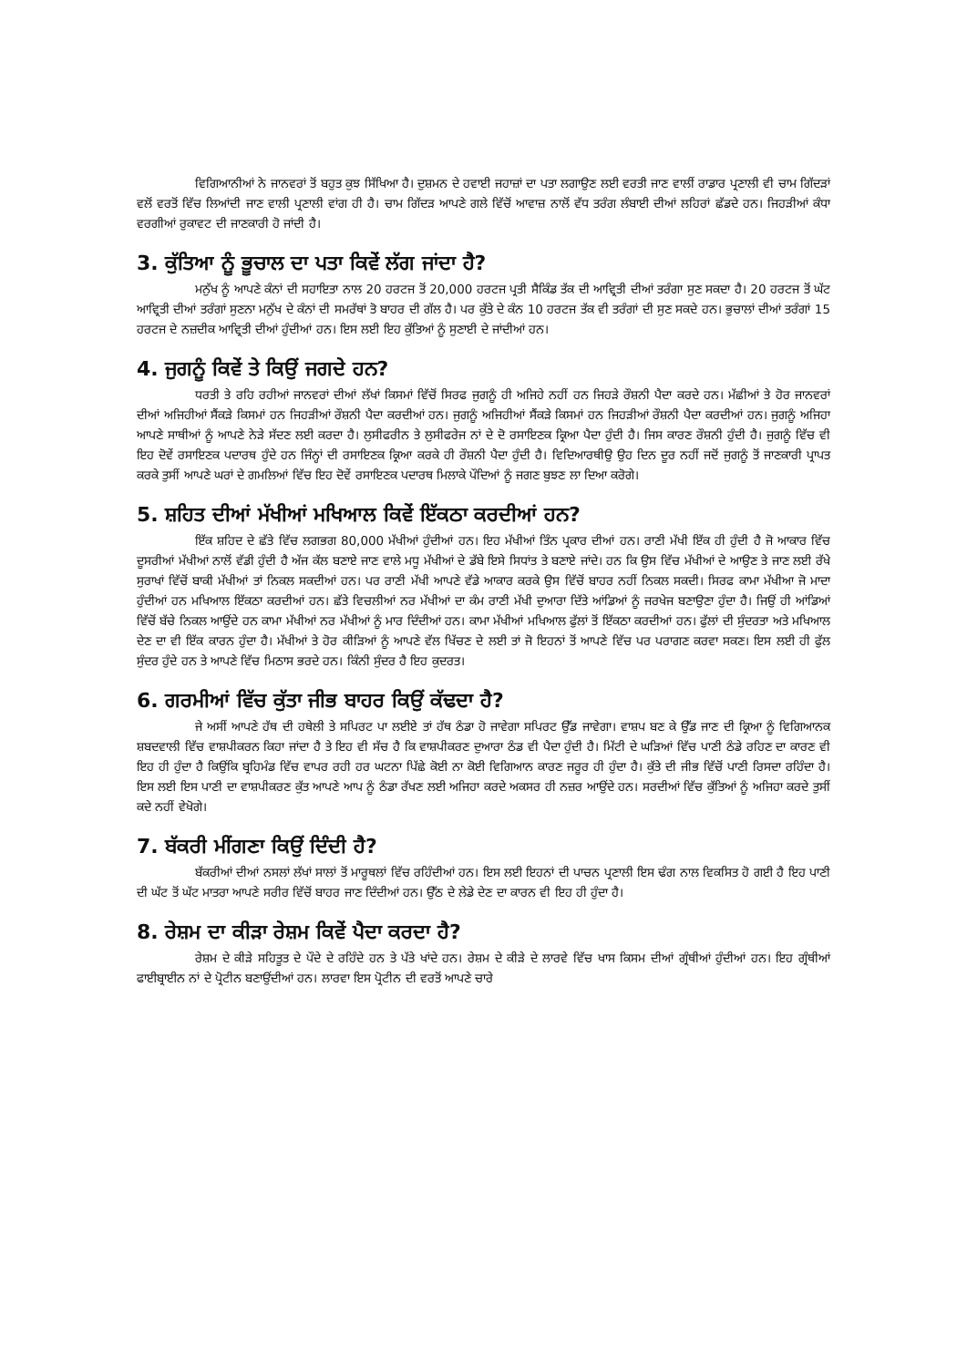ਵਿਗਿਆਨੀਆਂ ਨੇ ਜਾਨਵਰਾਂ ਤੋਂ ਬਹੁਤ ਕੁਝ ਸਿੱਖਿਆ ਹੈ। ਦੁਸ਼ਮਨ ਦੇ ਹਵਾਈ ਜਹਾਜ਼ਾਂ ਦਾ ਪਤਾ ਲਗਾਉਣ ਲਈ ਵਰਤੀ ਜਾਣ ਵਾਲੀਂ ਰਾਡਾਰ ਪ੍ਰਣਾਲੀ ਵੀ ਚਾਮ ਗਿੱਦੜਾਂ ਵਲੋਂ ਵਰਤੋਂ ਵਿੱਚ ਲਿਆਂਦੀ ਜਾਣ ਵਾਲੀ ਪ੍ਰਣਾਲੀ ਵਾਂਗ ਹੀ ਹੈ। ਚਾਮ ਗਿੱਦੜ ਆਪਣੇ ਗਲੇ ਵਿੱਚੋਂ ਆਵਾਜ਼ ਨਾਲੋਂ ਵੱਧ ਤਰੰਗ ਲੰਬਾਈ ਦੀਆਂ ਲਹਿਰਾਂ ਛੱਡਦੇ ਹਨ। ਜਿਹੜੀਆਂ ਕੰਧਾ ਵਰਗੀਆਂ ਰੁਕਾਵਟ ਦੀ ਜਾਣਕਾਰੀ ਹੋ ਜਾਂਦੀ ਹੈ।
3. ਕੁੱਤਿਆ ਨੂੰ ਭੂਚਾਲ ਦਾ ਪਤਾ ਕਿਵੇਂ ਲੱਗ ਜਾਂਦਾ ਹੈ?
ਮਨੁੱਖ ਨੂੰ ਆਪਣੇ ਕੰਨਾਂ ਦੀ ਸਹਾਇਤਾ ਨਾਲ 20 ਹਰਟਜ ਤੋਂ 20,000 ਹਰਟਜ ਪ੍ਰਤੀ ਸੈਕਿੰਡ ਤੱਕ ਦੀ ਆਵ੍ਰਿਤੀ ਦੀਆਂ ਤਰੰਗਾ ਸੁਣ ਸਕਦਾ ਹੈ। 20 ਹਰਟਜ ਤੋਂ ਘੱਟ ਆਵ੍ਰਿਤੀ ਦੀਆਂ ਤਰੰਗਾਂ ਸੁਣਨਾ ਮਨੁੱਖ ਦੇ ਕੰਨਾਂ ਦੀ ਸਮਰੱਥਾਂ ਤੋ ਬਾਹਰ ਦੀ ਗੱਲ ਹੈ। ਪਰ ਕੁੱਤੇ ਦੇ ਕੰਨ 10 ਹਰਟਜ ਤੱਕ ਵੀ ਤਰੰਗਾਂ ਦੀ ਸੁਣ ਸਕਦੇ ਹਨ। ਭੁਚਾਲਾਂ ਦੀਆਂ ਤਰੰਗਾਂ 15 ਹਰਟਜ ਦੇ ਨਜ਼ਦੀਕ ਆਵ੍ਰਿਤੀ ਦੀਆਂ ਹੁੰਦੀਆਂ ਹਨ। ਇਸ ਲਈ ਇਹ ਕੁੱਤਿਆਂ ਨੂੰ ਸੁਣਾਈ ਦੇ ਜਾਂਦੀਆਂ ਹਨ।
4. ਜੁਗਨੂੰ ਕਿਵੇਂ ਤੇ ਕਿਉਂ ਜਗਦੇ ਹਨ?
ਧਰਤੀ ਤੇ ਰਹਿ ਰਹੀਆਂ ਜਾਨਵਰਾਂ ਦੀਆਂ ਲੱਖਾਂ ਕਿਸਮਾਂ ਵਿੱਚੋਂ ਸਿਰਫ ਜੁਗਨੂੰ ਹੀ ਅਜਿਹੇ ਨਹੀਂ ਹਨ ਜਿਹੜੇ ਰੌਸ਼ਨੀ ਪੈਦਾ ਕਰਦੇ ਹਨ। ਮੱਛੀਆਂ ਤੇ ਹੋਰ ਜਾਨਵਰਾਂ ਦੀਆਂ ਅਜਿਹੀਆਂ ਸੈਂਕੜੇ ਕਿਸਮਾਂ ਹਨ ਜਿਹੜੀਆਂ ਰੌਸ਼ਨੀ ਪੈਦਾ ਕਰਦੀਆਂ ਹਨ। ਜੁਗਨੂੰ ਅਜਿਹੀਆਂ ਸੈਂਕੜੇ ਕਿਸਮਾਂ ਹਨ ਜਿਹੜੀਆਂ ਰੌਸ਼ਨੀ ਪੈਦਾ ਕਰਦੀਆਂ ਹਨ। ਜੁਗਨੂੰ ਅਜਿਹਾ ਆਪਣੇ ਸਾਥੀਆਂ ਨੂੰ ਆਪਣੇ ਨੇੜੇ ਸੱਦਣ ਲਈ ਕਰਦਾ ਹੈ। ਲੁਸੀਫਰੀਨ ਤੇ ਲੁਸੀਫਰੇਜ ਨਾਂ ਦੇ ਦੋ ਰਸਾਇਣਕ ਕ੍ਰਿਆ ਪੈਦਾ ਹੁੰਦੀ ਹੈ। ਜਿਸ ਕਾਰਣ ਰੌਸ਼ਨੀ ਹੁੰਦੀ ਹੈ। ਜੁਗਨੂੰ ਵਿੱਚ ਵੀ ਇਹ ਦੋਵੇਂ ਰਸਾਇਣਕ ਪਦਾਰਥ ਹੁੰਦੇ ਹਨ ਜਿੰਨ੍ਹਾਂ ਦੀ ਰਸਾਇਣਕ ਕ੍ਰਿਆ ਕਰਕੇ ਹੀ ਰੌਸ਼ਨੀ ਪੈਦਾ ਹੁੰਦੀ ਹੈ। ਵਿਦਿਆਰਥੀਉ ਉਹ ਦਿਨ ਦੂਰ ਨਹੀਂ ਜਦੋਂ ਜੁਗਨੂੰ ਤੋਂ ਜਾਣਕਾਰੀ ਪ੍ਰਾਪਤ ਕਰਕੇ ਤੁਸੀਂ ਆਪਣੇ ਘਰਾਂ ਦੇ ਗਮਲਿਆਂ ਵਿੱਚ ਇਹ ਦੋਵੇਂ ਰਸਾਇਣਕ ਪਦਾਰਥ ਮਿਲਾਕੇ ਪੌਦਿਆਂ ਨੂੰ ਜਗਣ ਬੁਝਣ ਲਾ ਦਿਆ ਕਰੋਗੇ।
5. ਸ਼ਹਿਤ ਦੀਆਂ ਮੱਖੀਆਂ ਮਖਿਆਲ ਕਿਵੇਂ ਇੱਕਠਾ ਕਰਦੀਆਂ ਹਨ?
ਇੱਕ ਸ਼ਹਿਦ ਦੇ ਛੱਤੇ ਵਿੱਚ ਲਗਭਗ 80,000 ਮੱਖੀਆਂ ਹੁੰਦੀਆਂ ਹਨ। ਇਹ ਮੱਖੀਆਂ ਤਿੰਨ ਪ੍ਰਕਾਰ ਦੀਆਂ ਹਨ। ਰਾਣੀ ਮੱਖੀ ਇੱਕ ਹੀ ਹੁੰਦੀ ਹੈ ਜੋ ਆਕਾਰ ਵਿੱਚ ਦੂਸਰੀਆਂ ਮੱਖੀਆਂ ਨਾਲੋਂ ਵੱਡੀ ਹੁੰਦੀ ਹੈ ਅੱਜ ਕੱਲ ਬਣਾਏ ਜਾਣ ਵਾਲੇ ਮਧੂ ਮੱਖੀਆਂ ਦੇ ਡੱਬੇ ਇਸੇ ਸਿਧਾਂਤ ਤੇ ਬਣਾਏ ਜਾਂਦੇ। ਹਨ ਕਿ ਉਸ ਵਿੱਚ ਮੱਖੀਆਂ ਦੇ ਆਉਣ ਤੇ ਜਾਣ ਲਈ ਰੱਖੇ ਸੁਰਾਖਾਂ ਵਿੱਚੋਂ ਬਾਕੀ ਮੱਖੀਆਂ ਤਾਂ ਨਿਕਲ ਸਕਦੀਆਂ ਹਨ। ਪਰ ਰਾਣੀ ਮੱਖੀ ਆਪਣੇ ਵੱਡੇ ਆਕਾਰ ਕਰਕੇ ਉਸ ਵਿੱਚੋਂ ਬਾਹਰ ਨਹੀਂ ਨਿਕਲ ਸਕਦੀ। ਸਿਰਫ ਕਾਮਾ ਮੱਖੀਆ ਜੋ ਮਾਦਾ ਹੁੰਦੀਆਂ ਹਨ ਮਖਿਆਲ ਇੱਕਠਾ ਕਰਦੀਆਂ ਹਨ। ਛੱਤੇ ਵਿਚਲੀਆਂ ਨਰ ਮੱਖੀਆਂ ਦਾ ਕੰਮ ਰਾਣੀ ਮੱਖੀ ਦੁਆਰਾ ਦਿੱਤੇ ਆਂਡਿਆਂ ਨੂੰ ਜਰਖੇਜ ਬਣਾਉਣਾ ਹੁੰਦਾ ਹੈ। ਜਿਉਂ ਹੀ ਆਂਡਿਆਂ ਵਿੱਚੋਂ ਬੱਚੇ ਨਿਕਲ ਆਉਂਦੇ ਹਨ ਕਾਮਾ ਮੱਖੀਆਂ ਨਰ ਮੱਖੀਆਂ ਨੂੰ ਮਾਰ ਦਿੰਦੀਆਂ ਹਨ। ਕਾਮਾ ਮੱਖੀਆਂ ਮਖਿਆਲ ਫੁੱਲਾਂ ਤੋਂ ਇੱਕਠਾ ਕਰਦੀਆਂ ਹਨ। ਫੁੱਲਾਂ ਦੀ ਸੁੰਦਰਤਾ ਅਤੇ ਮਖਿਆਲ ਦੇਣ ਦਾ ਵੀ ਇੱਕ ਕਾਰਨ ਹੁੰਦਾ ਹੈ। ਮੱਖੀਆਂ ਤੇ ਹੋਰ ਕੀੜਿਆਂ ਨੂੰ ਆਪਣੇ ਵੱਲ ਖਿੱਚਣ ਦੇ ਲਈ ਤਾਂ ਜੋ ਇਹਨਾਂ ਤੋਂ ਆਪਣੇ ਵਿੱਚ ਪਰ ਪਰਾਗਣ ਕਰਵਾ ਸਕਣ। ਇਸ ਲਈ ਹੀ ਫੁੱਲ ਸੁੰਦਰ ਹੁੰਦੇ ਹਨ ਤੇ ਆਪਣੇ ਵਿੱਚ ਮਿਠਾਸ ਭਰਦੇ ਹਨ। ਕਿੰਨੀ ਸੁੰਦਰ ਹੈ ਇਹ ਕੁਦਰਤ।
6. ਗਰਮੀਆਂ ਵਿੱਚ ਕੁੱਤਾ ਜੀਭ ਬਾਹਰ ਕਿਉਂ ਕੱਢਦਾ ਹੈ?
ਜੇ ਅਸੀਂ ਆਪਣੇ ਹੱਥ ਦੀ ਹਥੇਲੀ ਤੇ ਸਪਿਰਟ ਪਾ ਲਈਏ ਤਾਂ ਹੱਥ ਠੰਡਾ ਹੋ ਜਾਵੇਗਾ ਸਪਿਰਟ ਉੱਡ ਜਾਵੇਗਾ। ਵਾਸ਼ਪ ਬਣ ਕੇ ਉੱਡ ਜਾਣ ਦੀ ਕ੍ਰਿਆ ਨੂੰ ਵਿਗਿਆਨਕ ਸ਼ਬਦਵਾਲੀ ਵਿੱਚ ਵਾਸ਼ਪੀਕਰਨ ਕਿਹਾ ਜਾਂਦਾ ਹੈ ਤੇ ਇਹ ਵੀ ਸੱਚ ਹੈ ਕਿ ਵਾਸ਼ਪੀਕਰਣ ਦੁਆਰਾ ਠੰਡ ਵੀ ਪੈਦਾ ਹੁੰਦੀ ਹੈ। ਮਿੱਟੀ ਦੇ ਘੜਿਆਂ ਵਿੱਚ ਪਾਣੀ ਠੰਡੇ ਰਹਿਣ ਦਾ ਕਾਰਣ ਵੀ ਇਹ ਹੀ ਹੁੰਦਾ ਹੈ ਕਿਉਂਕਿ ਬ੍ਰਹਿਮੰਡ ਵਿੱਚ ਵਾਪਰ ਰਹੀ ਹਰ ਘਟਨਾ ਪਿੱਛੇ ਕੋਈ ਨਾ ਕੋਈ ਵਿਗਿਆਨ ਕਾਰਣ ਜਰੂਰ ਹੀ ਹੁੰਦਾ ਹੈ। ਕੁੱਤੇ ਦੀ ਜੀਭ ਵਿੱਚੋਂ ਪਾਣੀ ਰਿਸਦਾ ਰਹਿੰਦਾ ਹੈ। ਇਸ ਲਈ ਇਸ ਪਾਣੀ ਦਾ ਵਾਸ਼ਪੀਕਰਣ ਕੁੱਤ ਆਪਣੇ ਆਪ ਨੂੰ ਠੰਡਾ ਰੱਖਣ ਲਈ ਅਜਿਹਾ ਕਰਦੇ ਅਕਸਰ ਹੀ ਨਜ਼ਰ ਆਉਂਦੇ ਹਨ। ਸਰਦੀਆਂ ਵਿੱਚ ਕੁੱਤਿਆਂ ਨੂੰ ਅਜਿਹਾ ਕਰਦੇ ਤੁਸੀਂ ਕਦੇ ਨਹੀਂ ਵੇਖੋਗੇ।
7. ਬੱਕਰੀ ਮੀਂਗਣਾ ਕਿਉਂ ਦਿੰਦੀ ਹੈ?
ਬੱਕਰੀਆਂ ਦੀਆਂ ਨਸਲਾਂ ਲੱਖਾਂ ਸਾਲਾਂ ਤੋਂ ਮਾਰੂਥਲਾਂ ਵਿੱਚ ਰਹਿੰਦੀਆਂ ਹਨ। ਇਸ ਲਈ ਇਹਨਾਂ ਦੀ ਪਾਚਨ ਪ੍ਰਣਾਲੀ ਇਸ ਢੰਗ ਨਾਲ ਵਿਕਸਿਤ ਹੋ ਗਈ ਹੈ ਇਹ ਪਾਣੀ ਦੀ ਘੱਟ ਤੋਂ ਘੱਟ ਮਾਤਰਾ ਆਪਣੇ ਸਰੀਰ ਵਿੱਚੋਂ ਬਾਹਰ ਜਾਣ ਦਿੰਦੀਆਂ ਹਨ। ਉੱਠ ਦੇ ਲੇਡੇ ਦੇਣ ਦਾ ਕਾਰਨ ਵੀ ਇਹ ਹੀ ਹੁੰਦਾ ਹੈ।
8. ਰੇਸ਼ਮ ਦਾ ਕੀੜਾ ਰੇਸ਼ਮ ਕਿਵੇਂ ਪੈਦਾ ਕਰਦਾ ਹੈ?
ਰੇਸ਼ਮ ਦੇ ਕੀੜੇ ਸਹਿਤੂਤ ਦੇ ਪੌਦੇ ਦੇ ਰਹਿੰਦੇ ਹਨ ਤੇ ਪੱਤੇ ਖਾਂਦੇ ਹਨ। ਰੇਸ਼ਮ ਦੇ ਕੀੜੇ ਦੇ ਲਾਰਵੇ ਵਿੱਚ ਖਾਸ ਕਿਸਮ ਦੀਆਂ ਗ੍ਰੰਥੀਆਂ ਹੁੰਦੀਆਂ ਹਨ। ਇਹ ਗ੍ਰੰਥੀਆਂ ਫਾਈਬ੍ਰਾਈਨ ਨਾਂ ਦੇ ਪ੍ਰੋਟੀਨ ਬਣਾਉਂਦੀਆਂ ਹਨ। ਲਾਰਵਾ ਇਸ ਪ੍ਰੋਟੀਨ ਦੀ ਵਰਤੋਂ ਆਪਣੇ ਚਾਰੇ